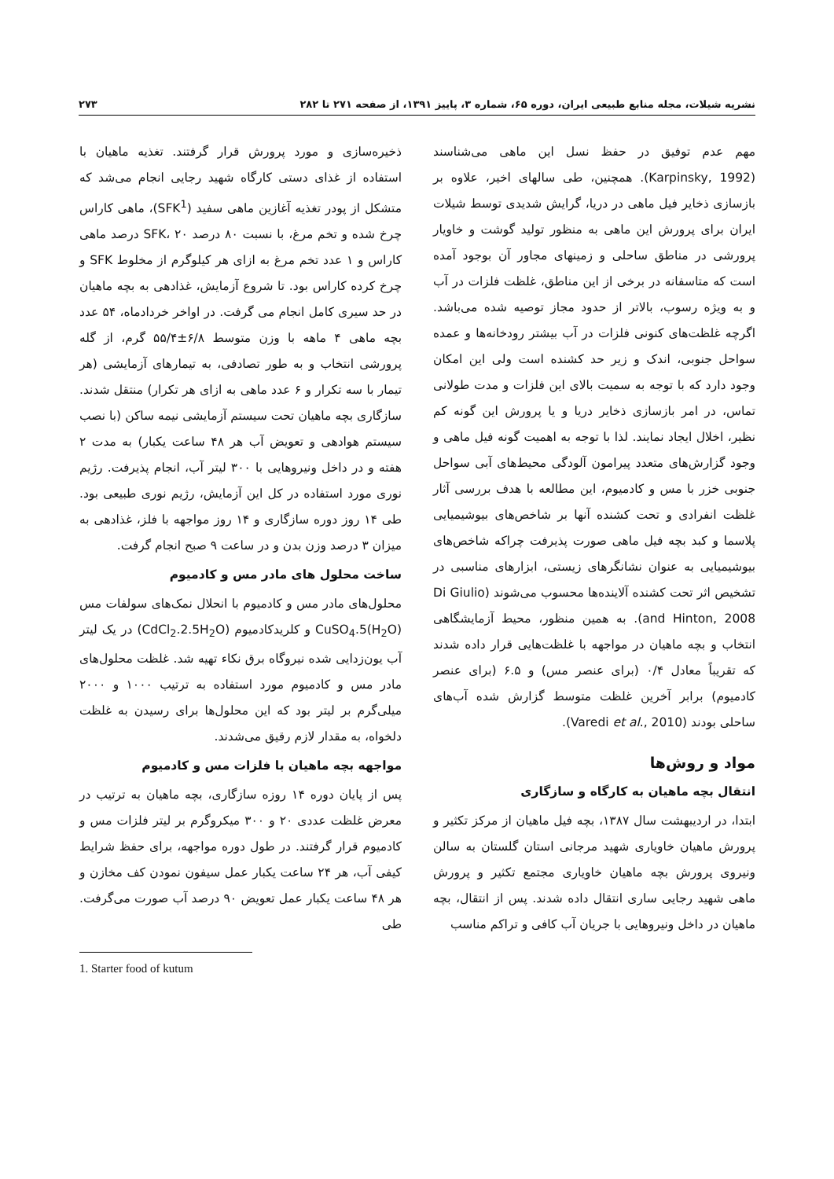نشریه شیلات، مجله منابع طبیعی ایران، دوره ۶۵، شماره ۳، پاییز ۱۳۹۱، از صفحه ۲۷۱ تا ۲۸۲ ۲۷۳
مهم عدم توفیق در حفظ نسل این ماهی می‌شناسند (Karpinsky, 1992). همچنین، طی سالهای اخیر، علاوه بر بازسازی ذخایر فیل ماهی در دریا، گرایش شدیدی توسط شیلات ایران برای پرورش این ماهی به منظور تولید گوشت و خاویار پرورشی در مناطق ساحلی و زمینهای مجاور آن بوجود آمده است که متاسفانه در برخی از این مناطق، غلظت فلزات در آب و به ویژه رسوب، بالاتر از حدود مجاز توصیه شده می‌باشد. اگرچه غلظت‌های کنونی فلزات در آب بیشتر رودخانه‌ها و عمده سواحل جنوبی، اندک و زیر حد کشنده است ولی این امکان وجود دارد که با توجه به سمیت بالای این فلزات و مدت طولانی تماس، در امر بازسازی ذخایر دریا و یا پرورش این گونه کم نظیر، اخلال ایجاد نمایند. لذا با توجه به اهمیت گونه فیل ماهی و وجود گزارش‌های متعدد پیرامون آلودگی محیط‌های آبی سواحل جنوبی خزر با مس و کادمیوم، این مطالعه با هدف بررسی آثار غلظت انفرادی و تحت کشنده آنها بر شاخص‌های بیوشیمیایی پلاسما و کبد بچه فیل ماهی صورت پذیرفت چراکه شاخص‌های بیوشیمیایی به عنوان نشانگرهای زیستی، ابزارهای مناسبی در تشخیص اثر تحت کشنده آلاینده‌ها محسوب می‌شوند (Di Giulio and Hinton, 2008). به همین منظور، محیط آزمایشگاهی انتخاب و بچه ماهیان در مواجهه با غلظت‌هایی قرار داده شدند که تقریباً معادل ۰/۴ (برای عنصر مس) و ۶.۵ (برای عنصر کادمیوم) برابر آخرین غلظت متوسط گزارش شده آب‌های ساحلی بودند (Varedi et al., 2010).
مواد و روش‌ها
انتقال بچه ماهیان به کارگاه و سازگاری
ابتدا، در اردیبهشت سال ۱۳۸۷، بچه فیل ماهیان از مرکز تکثیر و پرورش ماهیان خاویاری شهید مرجانی استان گلستان به سالن ونیروی پرورش بچه ماهیان خاویاری مجتمع تکثیر و پرورش ماهی شهید رجایی ساری انتقال داده شدند. پس از انتقال، بچه ماهیان در داخل ونیروهایی با جریان آب کافی و تراکم مناسب
ذخیره‌سازی و مورد پرورش قرار گرفتند. تغذیه ماهیان با استفاده از غذای دستی کارگاه شهید رجایی انجام می‌شد که متشکل از پودر تغذیه آغازین ماهی سفید (SFK<sup>1</sup>)، ماهی کاراس چرخ شده و تخم مرغ، با نسبت ۸۰ درصد SFK، ۲۰ درصد ماهی کاراس و ۱ عدد تخم مرغ به ازای هر کیلوگرم از مخلوط SFK و چرخ کرده کاراس بود. تا شروع آزمایش، غذادهی به بچه ماهیان در حد سیری کامل انجام می گرفت. در اواخر خردادماه، ۵۴ عدد بچه ماهی ۴ ماهه با وزن متوسط ۶/۸±۵۵/۴ گرم، از گله پرورشی انتخاب و به طور تصادفی، به تیمارهای آزمایشی (هر تیمار با سه تکرار و ۶ عدد ماهی به ازای هر تکرار) منتقل شدند. سازگاری بچه ماهیان تحت سیستم آزمایشی نیمه ساکن (با نصب سیستم هوادهی و تعویض آب هر ۴۸ ساعت یکبار) به مدت ۲ هفته و در داخل ونیروهایی با ۳۰۰ لیتر آب، انجام پذیرفت. رژیم نوری مورد استفاده در کل این آزمایش، رژیم نوری طبیعی بود. طی ۱۴ روز دوره سازگاری و ۱۴ روز مواجهه با فلز، غذادهی به میزان ۳ درصد وزن بدن و در ساعت ۹ صبح انجام گرفت.
ساخت محلول های مادر مس و کادمیوم
محلول‌های مادر مس و کادمیوم با انحلال نمک‌های سولفات مس CuSO<sub>4</sub>.5(H<sub>2</sub>O) و کلریدکادمیوم (CdCl<sub>2</sub>.2.5H<sub>2</sub>O) در یک لیتر آب یون‌زدایی شده نیروگاه برق نکاء تهیه شد. غلظت محلول‌های مادر مس و کادمیوم مورد استفاده به ترتیب ۱۰۰۰ و ۲۰۰۰ میلی‌گرم بر لیتر بود که این محلول‌ها برای رسیدن به غلظت دلخواه، به مقدار لازم رقیق می‌شدند.
مواجهه بچه ماهیان با فلزات مس و کادمیوم
پس از پایان دوره ۱۴ روزه سازگاری، بچه ماهیان به ترتیب در معرض غلظت عددی ۲۰ و ۳۰۰ میکروگرم بر لیتر فلزات مس و کادمیوم قرار گرفتند. در طول دوره مواجهه، برای حفظ شرایط کیفی آب، هر ۲۴ ساعت یکبار عمل سیفون نمودن کف مخازن و هر ۴۸ ساعت یکبار عمل تعویض ۹۰ درصد آب صورت می‌گرفت. طی
1. Starter food of kutum